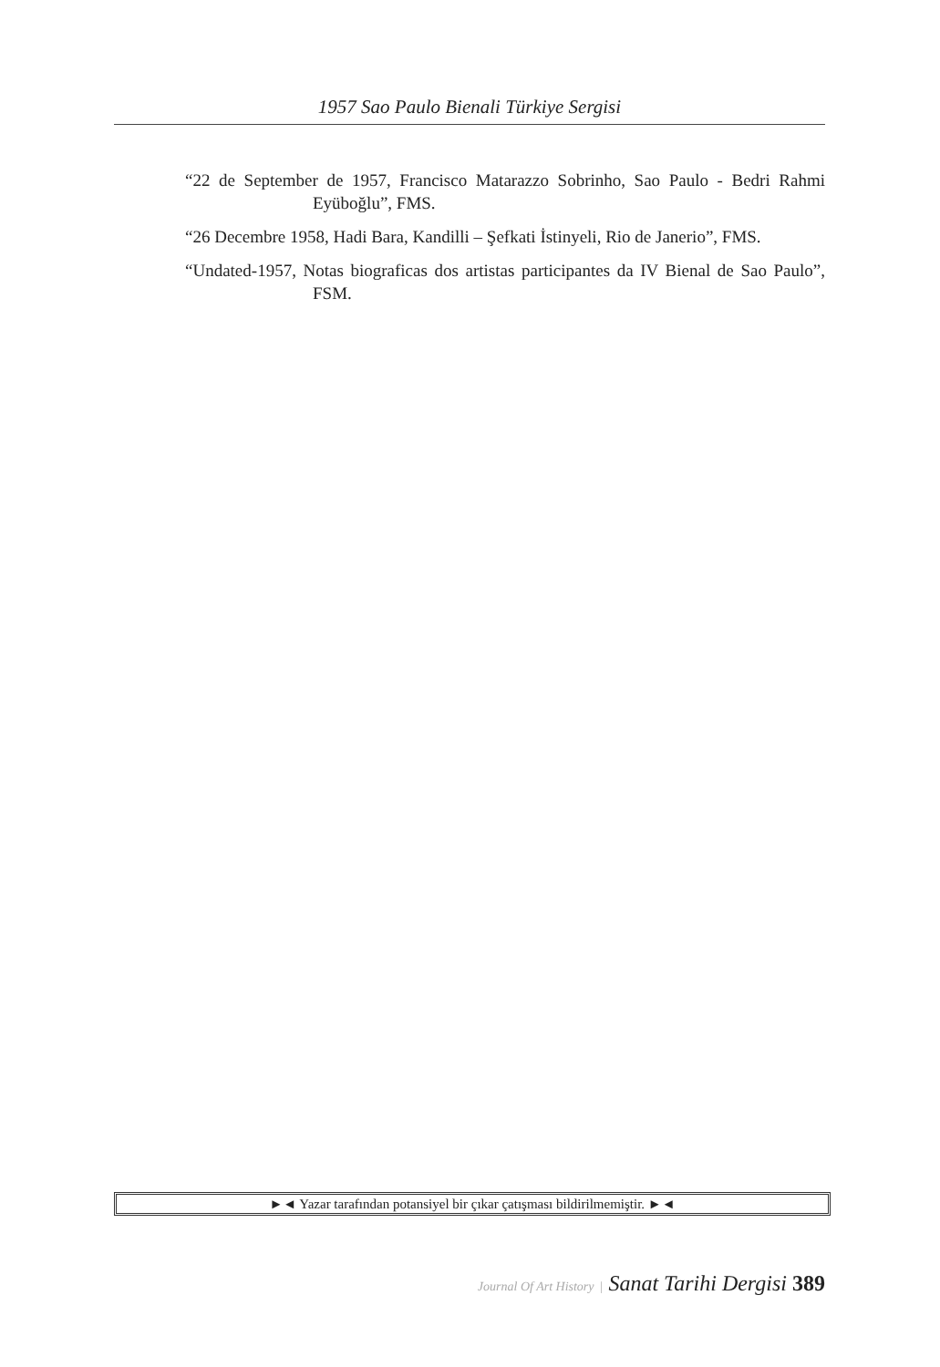1957 Sao Paulo Bienali Türkiye Sergisi
“22 de September de 1957, Francisco Matarazzo Sobrinho, Sao Paulo - Bedri Rahmi Eyüboğlu”, FMS.
“26 Decembre 1958, Hadi Bara, Kandilli – Şefkati İstinyeli, Rio de Janerio”, FMS.
“Undated-1957, Notas biograficas dos artistas participantes da IV Bienal de Sao Paulo”, FSM.
►◄ Yazar tarafından potansiyel bir çıkar çatışması bildirilmemiştir. ►◄
Journal Of Art History | Sanat Tarihi Dergisi 389